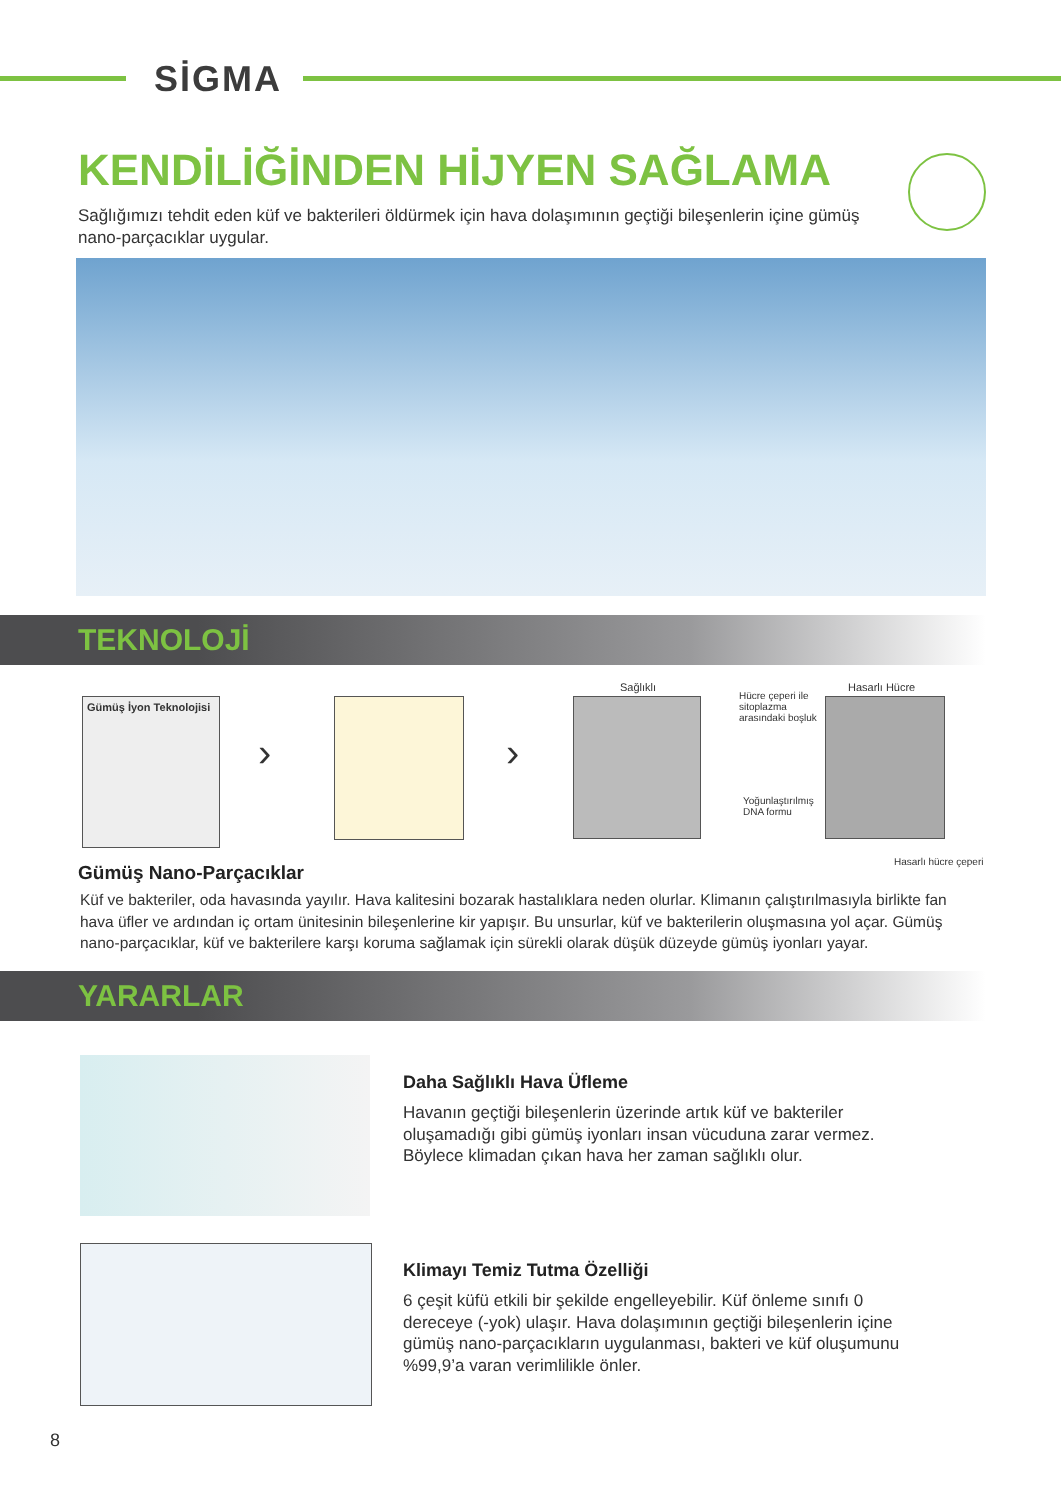SİGMA
KENDİLİĞİNDEN HİJYEN SAĞLAMA
Sağlığımızı tehdit eden küf ve bakterileri öldürmek için hava dolaşımının geçtiği bileşenlerin içine gümüş nano-parçacıklar uygular.
TEKNOLOJİ
Gümüş İyon Teknolojisi
› ›
Sağlıklı
Hücre çeperi ile
sitoplazma
arasındaki boşluk
Hasarlı Hücre
Yoğunlaştırılmış
DNA formu
Hasarlı hücre çeperi
Gümüş Nano-Parçacıklar
Küf ve bakteriler, oda havasında yayılır. Hava kalitesini bozarak hastalıklara neden olurlar. Klimanın çalıştırılmasıyla birlikte fan hava üfler ve ardından iç ortam ünitesinin bileşenlerine kir yapışır. Bu unsurlar, küf ve bakterilerin oluşmasına yol açar. Gümüş nano-parçacıklar, küf ve bakterilere karşı koruma sağlamak için sürekli olarak düşük düzeyde gümüş iyonları yayar.
YARARLAR
Daha Sağlıklı Hava Üfleme
Havanın geçtiği bileşenlerin üzerinde artık küf ve bakteriler oluşamadığı gibi gümüş iyonları insan vücuduna zarar vermez. Böylece klimadan çıkan hava her zaman sağlıklı olur.
Klimayı Temiz Tutma Özelliği
6 çeşit küfü etkili bir şekilde engelleyebilir. Küf önleme sınıfı 0 dereceye (-yok) ulaşır. Hava dolaşımının geçtiği bileşenlerin içine gümüş nano-parçacıkların uygulanması, bakteri ve küf oluşumunu %99,9’a varan verimlilikle önler.
8